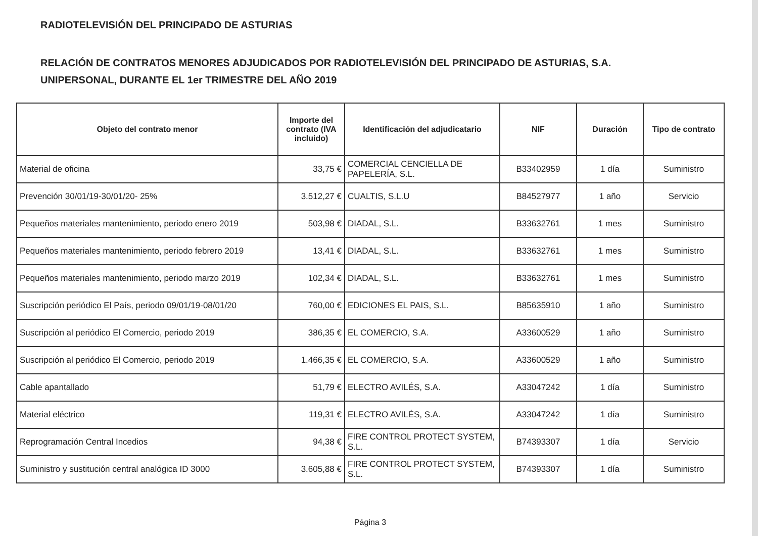RADIOTELEVISIÓN DEL PRINCIPADO DE ASTURIAS
RELACIÓN DE CONTRATOS MENORES ADJUDICADOS POR RADIOTELEVISIÓN DEL PRINCIPADO DE ASTURIAS, S.A.
UNIPERSONAL, DURANTE EL 1er TRIMESTRE DEL AÑO 2019
| Objeto del contrato menor | Importe del contrato (IVA incluido) | Identificación del adjudicatario | NIF | Duración | Tipo de contrato |
| --- | --- | --- | --- | --- | --- |
| Material de oficina | 33,75 € | COMERCIAL CENCIELLA DE PAPELERÍA, S.L. | B33402959 | 1 día | Suministro |
| Prevención 30/01/19-30/01/20- 25% | 3.512,27 € | CUALTIS, S.L.U | B84527977 | 1 año | Servicio |
| Pequeños materiales mantenimiento, periodo enero 2019 | 503,98 € | DIADAL, S.L. | B33632761 | 1 mes | Suministro |
| Pequeños materiales mantenimiento, periodo febrero 2019 | 13,41 € | DIADAL, S.L. | B33632761 | 1 mes | Suministro |
| Pequeños materiales mantenimiento, periodo marzo 2019 | 102,34 € | DIADAL, S.L. | B33632761 | 1 mes | Suministro |
| Suscripción periódico El País, periodo 09/01/19-08/01/20 | 760,00 € | EDICIONES EL PAIS, S.L. | B85635910 | 1 año | Suministro |
| Suscripción al periódico El Comercio, periodo 2019 | 386,35 € | EL COMERCIO, S.A. | A33600529 | 1 año | Suministro |
| Suscripción al periódico El Comercio, periodo 2019 | 1.466,35 € | EL COMERCIO, S.A. | A33600529 | 1 año | Suministro |
| Cable apantallado | 51,79 € | ELECTRO AVILÉS, S.A. | A33047242 | 1 día | Suministro |
| Material eléctrico | 119,31 € | ELECTRO AVILÉS, S.A. | A33047242 | 1 día | Suministro |
| Reprogramación Central Incedios | 94,38 € | FIRE CONTROL PROTECT SYSTEM, S.L. | B74393307 | 1 día | Servicio |
| Suministro y sustitución central analógica ID 3000 | 3.605,88 € | FIRE CONTROL PROTECT SYSTEM, S.L. | B74393307 | 1 día | Suministro |
Página 3